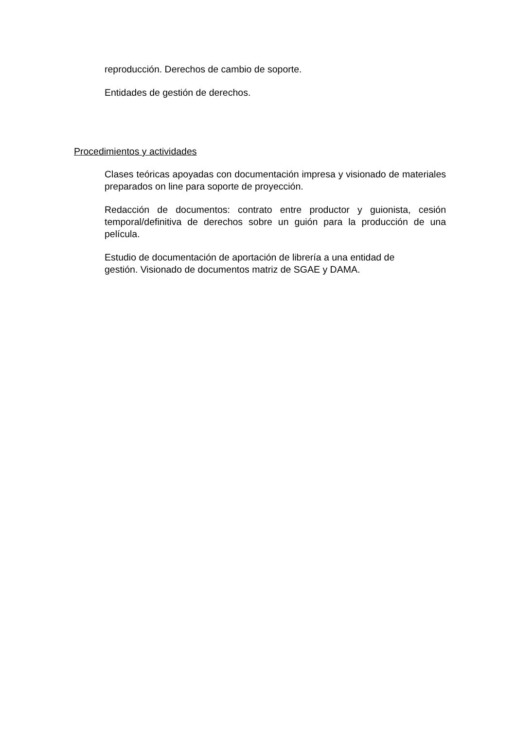reproducción. Derechos de cambio de soporte.
Entidades de gestión de derechos.
Procedimientos y actividades
Clases teóricas apoyadas con documentación impresa y visionado de materiales preparados on line para soporte de proyección.
Redacción de documentos: contrato entre productor y guionista, cesión temporal/definitiva de derechos sobre un guión para la producción de una película.
Estudio de documentación de aportación de librería a una entidad de gestión. Visionado de documentos matriz de SGAE y DAMA.